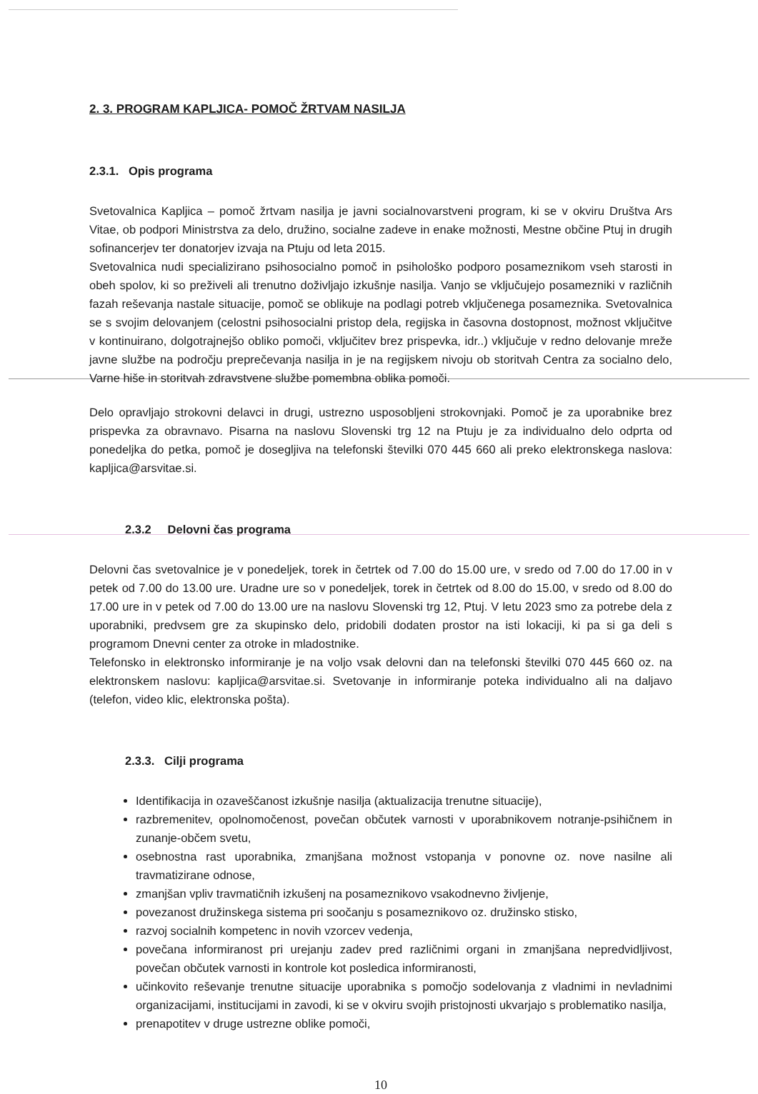2. 3. PROGRAM KAPLJICA- POMOČ ŽRTVAM NASILJA
2.3.1. Opis programa
Svetovalnica Kapljica – pomoč žrtvam nasilja je javni socialnovarstveni program, ki se v okviru Društva Ars Vitae, ob podpori Ministrstva za delo, družino, socialne zadeve in enake možnosti, Mestne občine Ptuj in drugih sofinancerjev ter donatorjev izvaja na Ptuju od leta 2015.
Svetovalnica nudi specializirano psihosocialno pomoč in psihološko podporo posameznikom vseh starosti in obeh spolov, ki so preživeli ali trenutno doživljajo izkušnje nasilja. Vanjo se vključujejo posamezniki v različnih fazah reševanja nastale situacije, pomoč se oblikuje na podlagi potreb vključenega posameznika. Svetovalnica se s svojim delovanjem (celostni psihosocialni pristop dela, regijska in časovna dostopnost, možnost vključitve v kontinuirano, dolgotrajnejšo obliko pomoči, vključitev brez prispevka, idr..) vključuje v redno delovanje mreže javne službe na področju preprečevanja nasilja in je na regijskem nivoju ob storitvah Centra za socialno delo, Varne hiše in storitvah zdravstvene službe pomembna oblika pomoči.
Delo opravljajo strokovni delavci in drugi, ustrezno usposobljeni strokovnjaki. Pomoč je za uporabnike brez prispevka za obravnavo. Pisarna na naslovu Slovenski trg 12 na Ptuju je za individualno delo odprta od ponedeljka do petka, pomoč je dosegljiva na telefonski številki 070 445 660 ali preko elektronskega naslova: kapljica@arsvitae.si.
2.3.2 Delovni čas programa
Delovni čas svetovalnice je v ponedeljek, torek in četrtek od 7.00 do 15.00 ure, v sredo od 7.00 do 17.00 in v petek od 7.00 do 13.00 ure. Uradne ure so v ponedeljek, torek in četrtek od 8.00 do 15.00, v sredo od 8.00 do 17.00 ure in v petek od 7.00 do 13.00 ure na naslovu Slovenski trg 12, Ptuj. V letu 2023 smo za potrebe dela z uporabniki, predvsem gre za skupinsko delo, pridobili dodaten prostor na isti lokaciji, ki pa si ga deli s programom Dnevni center za otroke in mladostnike.
Telefonsko in elektronsko informiranje je na voljo vsak delovni dan na telefonski številki 070 445 660 oz. na elektronskem naslovu: kapljica@arsvitae.si. Svetovanje in informiranje poteka individualno ali na daljavo (telefon, video klic, elektronska pošta).
2.3.3. Cilji programa
Identifikacija in ozaveščanost izkušnje nasilja (aktualizacija trenutne situacije),
razbremenitev, opolnomočenost, povečan občutek varnosti v uporabnikovem notranje-psihičnem in zunanje-občem svetu,
osebnostna rast uporabnika, zmanjšana možnost vstopanja v ponovne oz. nove nasilne ali travmatizirane odnose,
zmanjšan vpliv travmatičnih izkušenj na posameznikovo vsakodnevno življenje,
povezanost družinskega sistema pri soočanju s posameznikovo oz. družinsko stisko,
razvoj socialnih kompetenc in novih vzorcev vedenja,
povečana informiranost pri urejanju zadev pred različnimi organi in zmanjšana nepredvidljivost, povečan občutek varnosti in kontrole kot posledica informiranosti,
učinkovito reševanje trenutne situacije uporabnika s pomočjo sodelovanja z vladnimi in nevladnimi organizacijami, institucijami in zavodi, ki se v okviru svojih pristojnosti ukvarjajo s problematiko nasilja,
prenapotitev v druge ustrezne oblike pomoči,
10